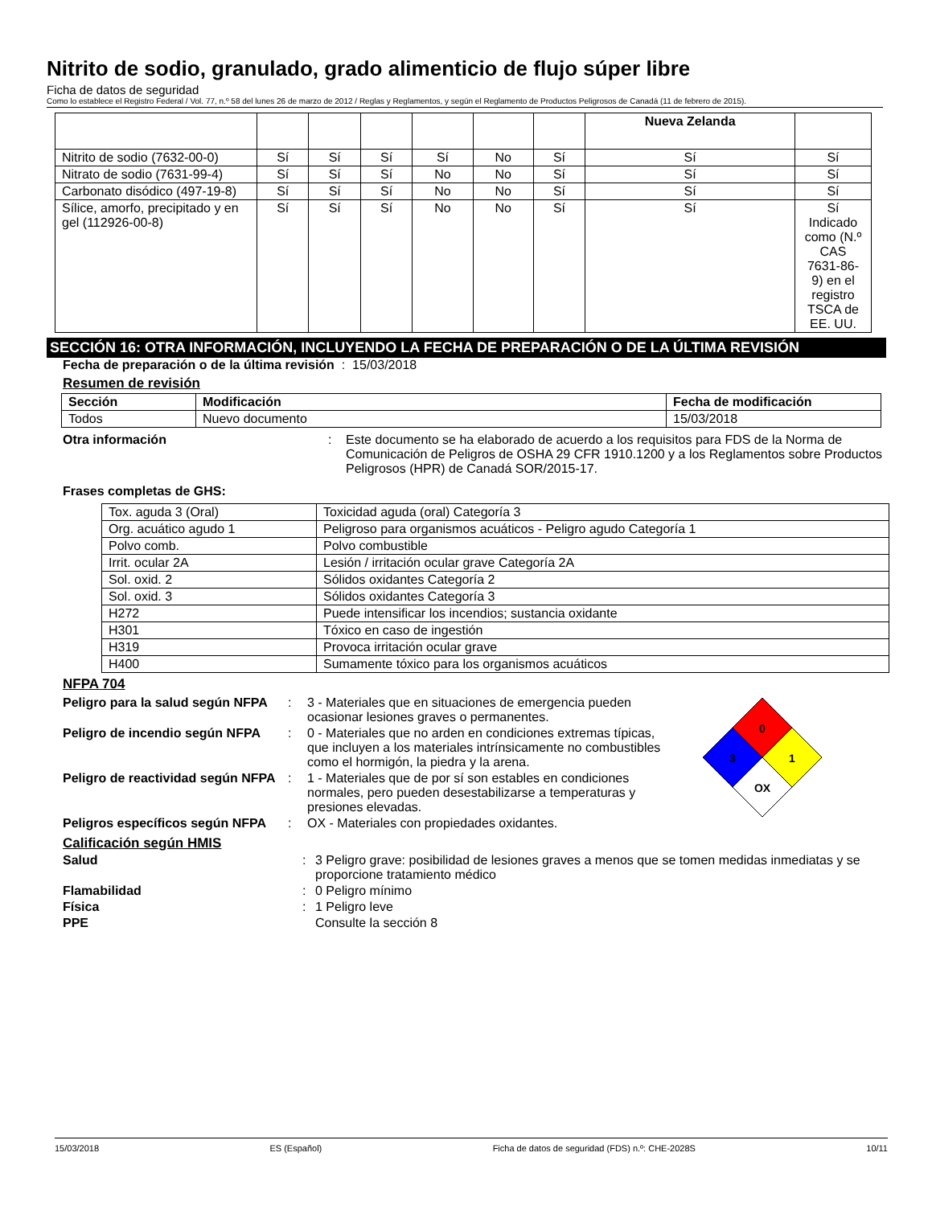Nitrito de sodio, granulado, grado alimenticio de flujo súper libre
Ficha de datos de seguridad
Como lo establece el Registro Federal / Vol. 77, n.º 58 del lunes 26 de marzo de 2012 / Reglas y Reglamentos, y según el Reglamento de Productos Peligrosos de Canadá (11 de febrero de 2015).
| | | | | | | | Nueva Zelanda | |
| Nitrito de sodio (7632-00-0) | Sí | Sí | Sí | Sí | No | Sí | Sí | Sí |
| Nitrato de sodio (7631-99-4) | Sí | Sí | Sí | No | No | Sí | Sí | Sí |
| Carbonato disódico (497-19-8) | Sí | Sí | Sí | No | No | Sí | Sí | Sí |
| Sílice, amorfo, precipitado y en gel (112926-00-8) | Sí | Sí | Sí | No | No | Sí | Sí | Sí Indicado como (N.º CAS 7631-86-9) en el registro TSCA de EE. UU. |
SECCIÓN 16: OTRA INFORMACIÓN, INCLUYENDO LA FECHA DE PREPARACIÓN O DE LA ÚLTIMA REVISIÓN
Fecha de preparación o de la última revisión : 15/03/2018
Resumen de revisión
| Sección | Modificación | Fecha de modificación |
| --- | --- | --- |
| Todos | Nuevo documento | 15/03/2018 |
Otra información: Este documento se ha elaborado de acuerdo a los requisitos para FDS de la Norma de Comunicación de Peligros de OSHA 29 CFR 1910.1200 y a los Reglamentos sobre Productos Peligrosos (HPR) de Canadá SOR/2015-17.
Frases completas de GHS:
| Tox. aguda 3 (Oral) | Toxicidad aguda (oral) Categoría 3 |
| Org. acuático agudo 1 | Peligroso para organismos acuáticos - Peligro agudo Categoría 1 |
| Polvo comb. | Polvo combustible |
| Irrit. ocular 2A | Lesión / irritación ocular grave Categoría 2A |
| Sol. oxid. 2 | Sólidos oxidantes Categoría 2 |
| Sol. oxid. 3 | Sólidos oxidantes Categoría 3 |
| H272 | Puede intensificar los incendios; sustancia oxidante |
| H301 | Tóxico en caso de ingestión |
| H319 | Provoca irritación ocular grave |
| H400 | Sumamente tóxico para los organismos acuáticos |
NFPA 704
Peligro para la salud según NFPA: 3 - Materiales que en situaciones de emergencia pueden ocasionar lesiones graves o permanentes.
Peligro de incendio según NFPA: 0 - Materiales que no arden en condiciones extremas típicas, que incluyen a los materiales intrínsicamente no combustibles como el hormigón, la piedra y la arena.
Peligro de reactividad según NFPA: 1 - Materiales que de por sí son estables en condiciones normales, pero pueden desestabilizarse a temperaturas y presiones elevadas.
Peligros específicos según NFPA: OX - Materiales con propiedades oxidantes.
0
3
1
OX
Calificación según HMIS
Salud: 3 Peligro grave: posibilidad de lesiones graves a menos que se tomen medidas inmediatas y se proporcione tratamiento médico
Flamabilidad: 0 Peligro mínimo
Física: 1 Peligro leve
PPE Consulte la sección 8
15/03/2018 ES (Español) Ficha de datos de seguridad (FDS) n.º: CHE-2028S 10/11